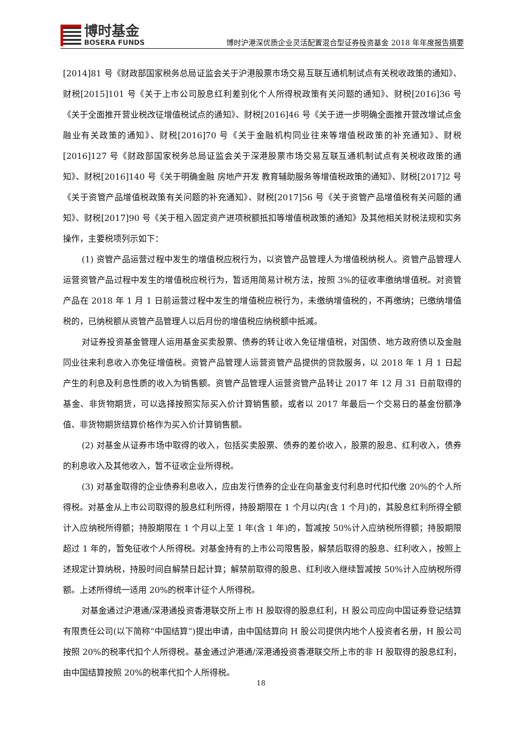博时基金
BOSERA FUNDS
博时沪港深优质企业灵活配置混合型证券投资基金 2018 年年度报告摘要
[2014]81 号《财政部国家税务总局证监会关于沪港股票市场交易互联互通机制试点有关税收政策的通知》、财税[2015]101 号《关于上市公司股息红利差别化个人所得税政策有关问题的通知》、财税[2016]36 号《关于全面推开营业税改征增值税试点的通知》、财税[2016]46 号《关于进一步明确全面推开营改增试点金融业有关政策的通知》、财税[2016]70 号《关于金融机构同业往来等增值税政策的补充通知》、财税[2016]127 号《财政部国家税务总局证监会关于深港股票市场交易互联互通机制试点有关税收政策的通知》、财税[2016]140 号《关于明确金融 房地产开发 教育辅助服务等增值税政策的通知》、财税[2017]2 号《关于资管产品增值税政策有关问题的补充通知》、财税[2017]56 号《关于资管产品增值税有关问题的通知》、财税[2017]90 号《关于租入固定资产进项税额抵扣等增值税政策的通知》及其他相关财税法规和实务操作，主要税项列示如下：
(1) 资管产品运营过程中发生的增值税应税行为，以资管产品管理人为增值税纳税人。资管产品管理人运营资管产品过程中发生的增值税应税行为，暂适用简易计税方法，按照 3%的征收率缴纳增值税。对资管产品在 2018 年 1 月 1 日前运营过程中发生的增值税应税行为，未缴纳增值税的，不再缴纳；已缴纳增值税的，已纳税额从资管产品管理人以后月份的增值税应纳税额中抵减。
对证券投资基金管理人运用基金买卖股票、债券的转让收入免征增值税，对国债、地方政府债以及金融同业往来利息收入亦免征增值税。资管产品管理人运营资管产品提供的贷款服务，以 2018 年 1 月 1 日起产生的利息及利息性质的收入为销售额。资管产品管理人运营资管产品转让 2017 年 12 月 31 日前取得的基金、非货物期货，可以选择按照实际买入价计算销售额，或者以 2017 年最后一个交易日的基金份额净值、非货物期货结算价格作为买入价计算销售额。
(2) 对基金从证券市场中取得的收入，包括买卖股票、债券的差价收入，股票的股息、红利收入，债券的利息收入及其他收入，暂不征收企业所得税。
(3) 对基金取得的企业债券利息收入，应由发行债券的企业在向基金支付利息时代扣代缴 20%的个人所得税。对基金从上市公司取得的股息红利所得，持股期限在 1 个月以内(含 1 个月)的，其股息红利所得全额计入应纳税所得额；持股期限在 1 个月以上至 1 年(含 1 年)的，暂减按 50%计入应纳税所得额；持股期限超过 1 年的，暂免征收个人所得税。对基金持有的上市公司限售股，解禁后取得的股息、红利收入，按照上述规定计算纳税，持股时间自解禁日起计算；解禁前取得的股息、红利收入继续暂减按 50%计入应纳税所得额。上述所得统一适用 20%的税率计征个人所得税。
对基金通过沪港通/深港通投资香港联交所上市 H 股取得的股息红利，H 股公司应向中国证券登记结算有限责任公司(以下简称“中国结算”)提出申请，由中国结算向 H 股公司提供内地个人投资者名册，H 股公司按照 20%的税率代扣个人所得税。基金通过沪港通/深港通投资香港联交所上市的非 H 股取得的股息红利，由中国结算按照 20%的税率代扣个人所得税。
18